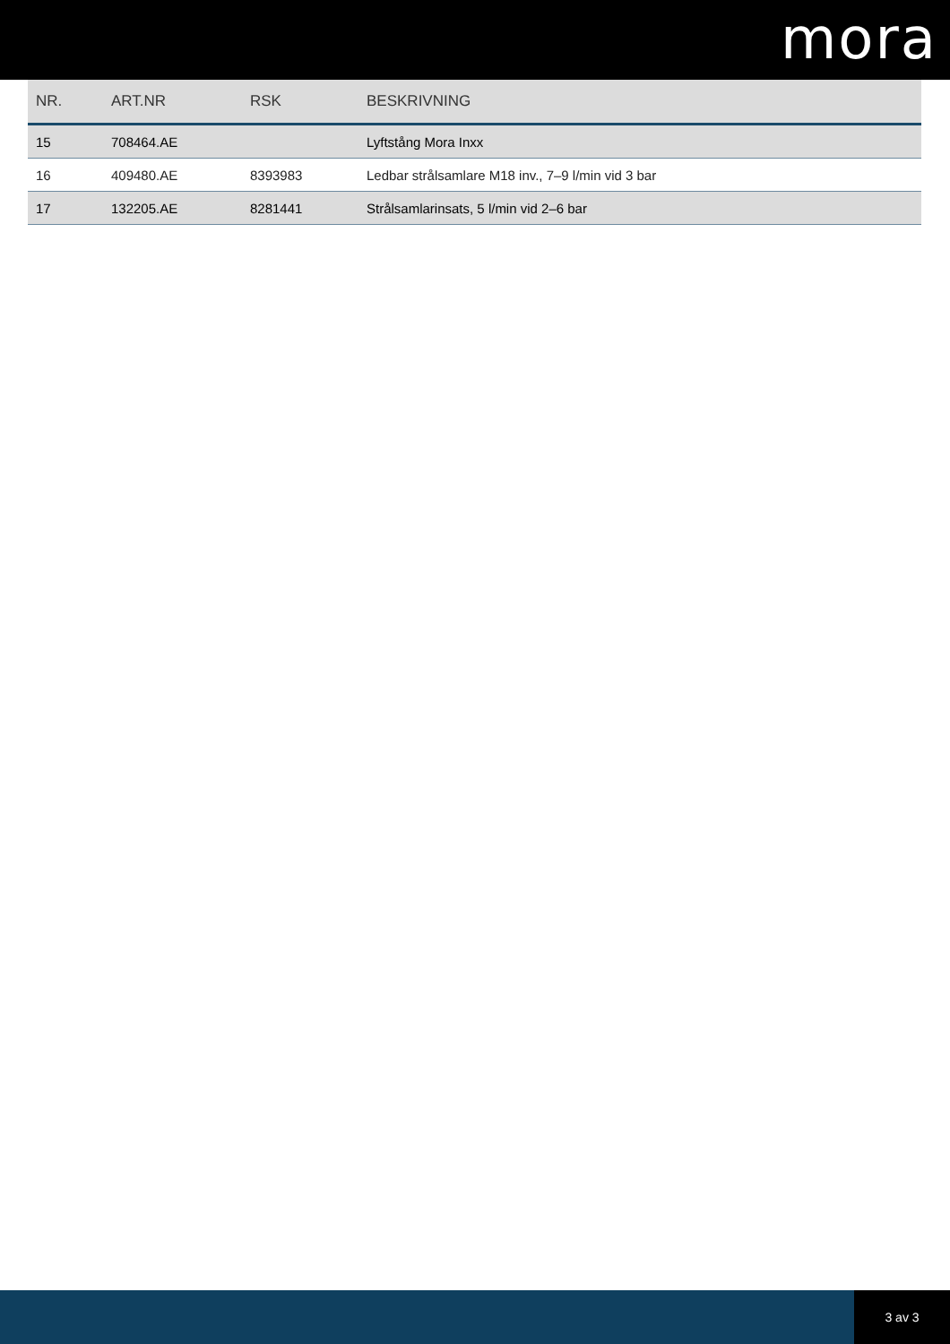mora
| NR. | ART.NR | RSK | BESKRIVNING |
| --- | --- | --- | --- |
| 15 | 708464.AE | | Lyftstång Mora Inxx |
| 16 | 409480.AE | 8393983 | Ledbar strålsamlare M18 inv., 7–9 l/min vid 3 bar |
| 17 | 132205.AE | 8281441 | Strålsamlarinsats, 5 l/min vid 2–6 bar |
3 av 3